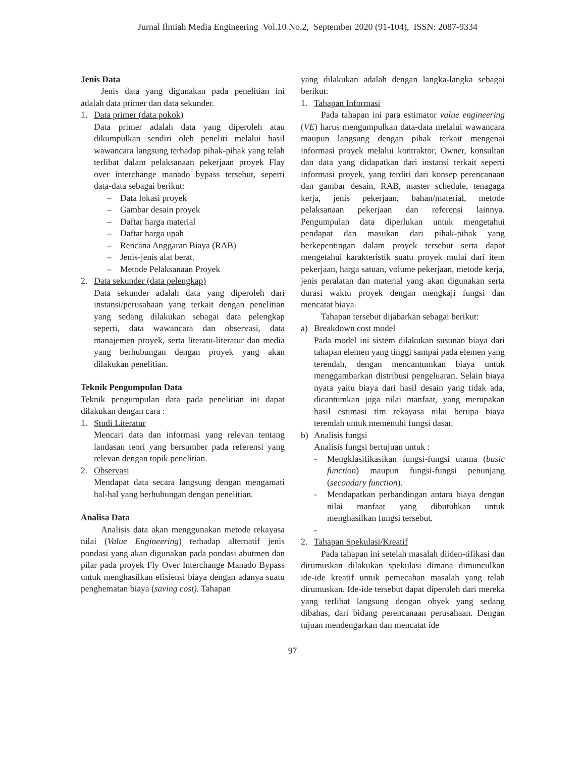Jurnal Ilmiah Media Engineering Vol.10 No.2, September 2020 (91-104), ISSN: 2087-9334
Jenis Data
Jenis data yang digunakan pada penelitian ini adalah data primer dan data sekunder.
1. Data primer (data pokok)
Data primer adalah data yang diperoleh atau dikumpulkan sendiri oleh peneliti melalui hasil wawancara langsung terhadap pihak-pihak yang telah terlibat dalam pelaksanaan pekerjaan proyek Flay over interchange manado bypass tersebut, seperti data-data sebagai berikut:
– Data lokasi proyek
– Gambar desain proyek
– Daftar harga material
– Daftar harga upah
– Rencana Anggaran Biaya (RAB)
– Jenis-jenis alat berat.
– Metode Pelaksanaan Proyek
2. Data sekunder (data pelengkap)
Data sekunder adalah data yang diperoleh dari instansi/perusahaan yang terkait dengan penelitian yang sedang dilakukan sebagai data pelengkap seperti, data wawancara dan observasi, data manajemen proyek, serta literatu-literatur dan media yang berhubungan dengan proyek yang akan dilakukan penelitian.
Teknik Pengumpulan Data
Teknik pengumpulan data pada penelitian ini dapat dilakukan dengan cara :
1. Studi Literatur
Mencari data dan informasi yang relevan tentang landasan teori yang bersumber pada referensi yang relevan dengan topik penelitian.
2. Observasi
Mendapat data secara langsung dengan mengamati hal-hal yang berhubungan dengan penelitian.
Analisa Data
Analisis data akan menggunakan metode rekayasa nilai (Value Engineering) terhadap alternatif jenis pondasi yang akan digunakan pada pondasi abutmen dan pilar pada proyek Fly Over Interchange Manado Bypass untuk menghasilkan efisiensi biaya dengan adanya suatu penghematan biaya (saving cost). Tahapan
yang dilakukan adalah dengan langka-langka sebagai berikut:
1. Tahapan Informasi
Pada tahapan ini para estimator value engineering (VE) harus mengumpulkan data-data melalui wawancara maupun langsung dengan pihak terkait mengenai informasi proyek melalui kontraktor, Owner, konsultan dan data yang didapatkan dari instansi terkait seperti informasi proyek, yang terdiri dari konsep perencanaan dan gambar desain, RAB, master schedule, tenagaga kerja, jenis pekerjaan, bahan/material, metode pelaksanaan pekerjaan dan referensi lainnya. Pengumpulan data diperlukan untuk mengetahui pendapat dan masukan dari pihak-pihak yang berkepentingan dalam proyek tersebut serta dapat mengetahui karakteristik suatu proyek mulai dari item pekerjaan, harga satuan, volume pekerjaan, metode kerja, jenis peralatan dan material yang akan digunakan serta durasi waktu proyek dengan mengkaji fungsi dan mencatat biaya.
Tahapan tersebut dijabarkan sebagai berikut:
a) Breakdown cost model
Pada model ini sistem dilakukan susunan biaya dari tahapan elemen yang tinggi sampai pada elemen yang terendah, dengan mencantumkan biaya untuk menggambarkan distribusi pengeluaran. Selain biaya nyata yaitu biaya dari hasil desain yang tidak ada, dicantumkan juga nilai manfaat, yang merupakan hasil estimasi tim rekayasa nilai berupa biaya terendah untuk memenuhi fungsi dasar.
b) Analisis fungsi
Analisis fungsi bertujuan untuk :
- Mengklasifikasikan fungsi-fungsi utama (busic function) maupun fungsi-fungsi penunjang (secondary function).
- Mendapatkan perbandingan antara biaya dengan nilai manfaat yang dibutuhkan untuk menghasilkan fungsi tersebut.
-
2. Tahapan Spekulasi/Kreatif
Pada tahapan ini setelah masalah diiden-tifikasi dan dirumuskan dilakukan spekulasi dimana dimunculkan ide-ide kreatif untuk pemecahan masalah yang telah dirumuskan. Ide-ide tersebut dapat diperoleh dari mereka yang terlibat langsung dengan obyek yang sedang dibahas, dari bidang perencanaan perusahaan. Dengan tujuan mendengarkan dan mencatat ide
97